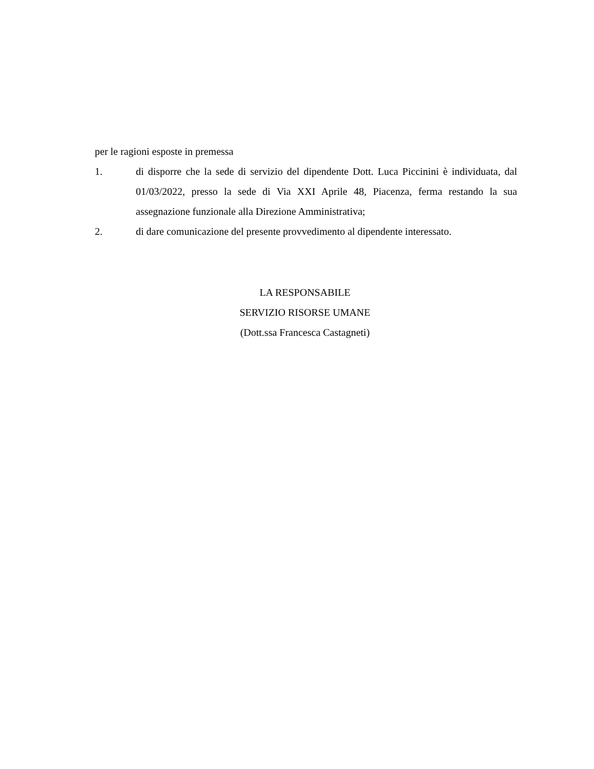per le ragioni esposte in premessa
1. di disporre che la sede di servizio del dipendente Dott. Luca Piccinini è individuata, dal 01/03/2022, presso la sede di Via XXI Aprile 48, Piacenza, ferma restando la sua assegnazione funzionale alla Direzione Amministrativa;
2. di dare comunicazione del presente provvedimento al dipendente interessato.
LA RESPONSABILE
SERVIZIO RISORSE UMANE
(Dott.ssa Francesca Castagneti)